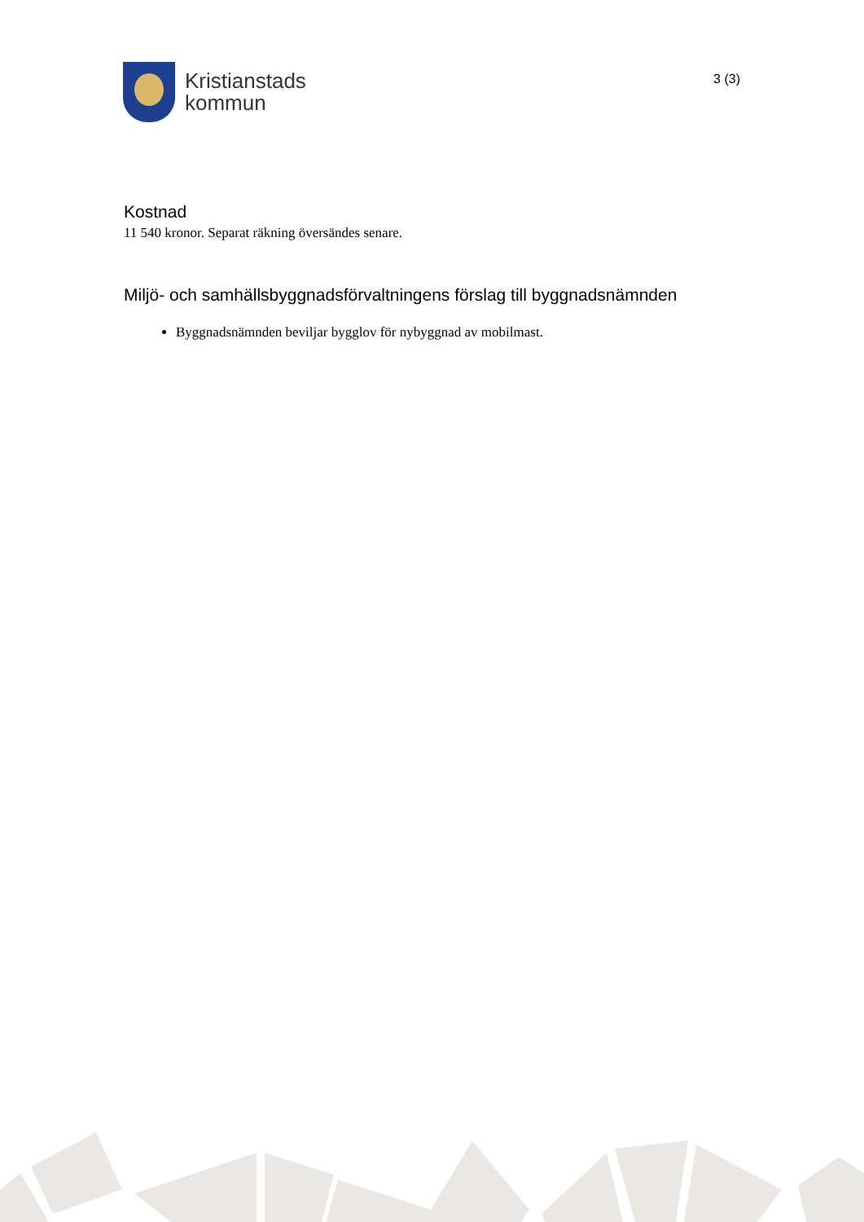Kristianstads
kommun
3 (3)
Kostnad
11 540 kronor. Separat räkning översändes senare.
Miljö- och samhällsbyggnadsförvaltningens förslag till byggnadsnämnden
Byggnadsnämnden beviljar bygglov för nybyggnad av mobilmast.